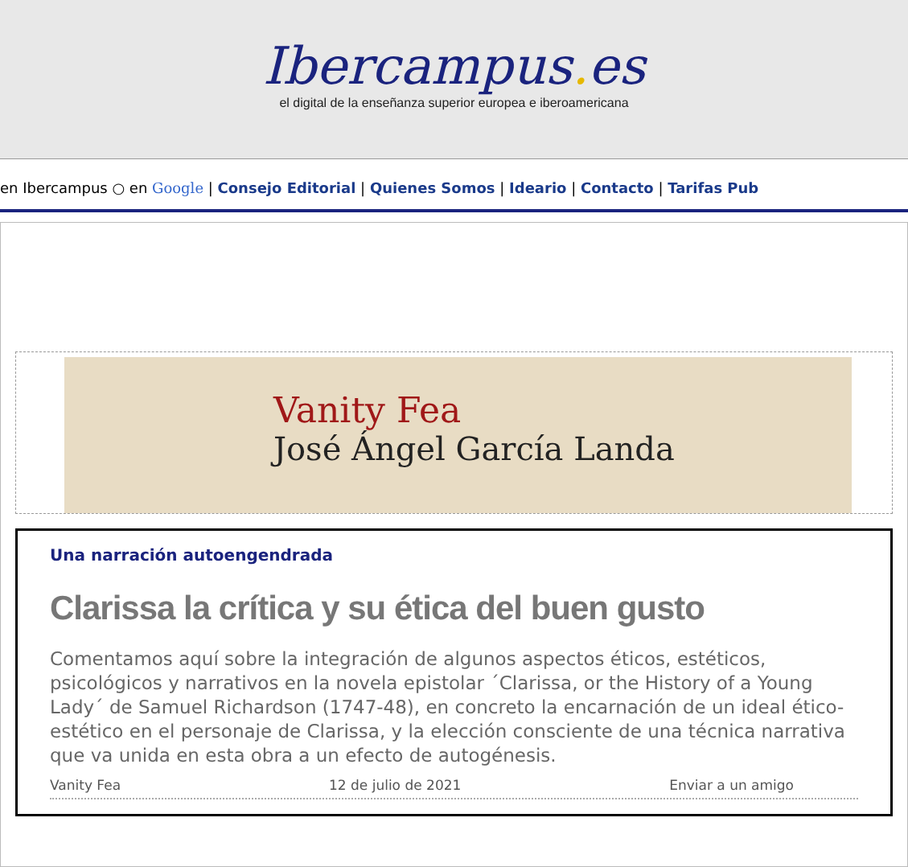Ibercampus. es
el digital de la enseñanza superior europea e iberoamericana
en Ibercampus ○ en Google | Consejo Editorial | Quienes Somos | Ideario | Contacto | Tarifas Pub
Vanity Fea
José Ángel García Landa
Una narración autoengendrada
Clarissa la crítica y su ética del buen gusto
Comentamos aquí sobre la integración de algunos aspectos éticos, estéticos, psicológicos y narrativos en la novela epistolar ´Clarissa, or the History of a Young Lady´ de Samuel Richardson (1747-48), en concreto la encarnación de un ideal ético-estético en el personaje de Clarissa, y la elección consciente de una técnica narrativa que va unida en esta obra a un efecto de autogénesis.
Vanity Fea 12 de julio de 2021 Enviar a un amigo